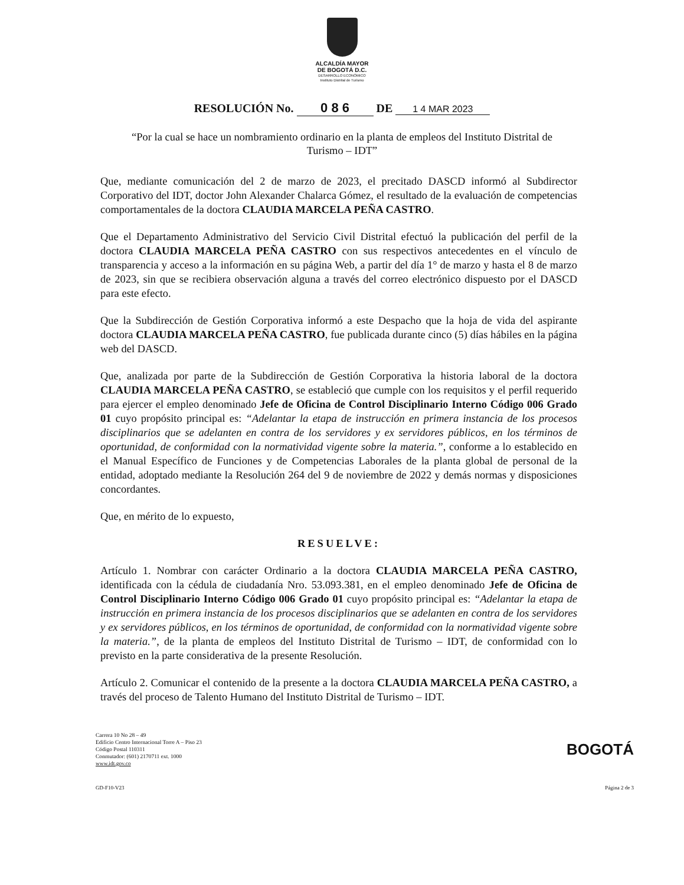ALCALDÍA MAYOR
DE BOGOTÁ D.C.
DESARROLLO ECONÓMICO
Instituto Distrital de Turismo
RESOLUCIÓN No. 0 8 6 DE 1 4 MAR 2023
“Por la cual se hace un nombramiento ordinario en la planta de empleos del Instituto Distrital de Turismo – IDT”
Que, mediante comunicación del 2 de marzo de 2023, el precitado DASCD informó al Subdirector Corporativo del IDT, doctor John Alexander Chalarca Gómez, el resultado de la evaluación de competencias comportamentales de la doctora CLAUDIA MARCELA PEÑA CASTRO.
Que el Departamento Administrativo del Servicio Civil Distrital efectuó la publicación del perfil de la doctora CLAUDIA MARCELA PEÑA CASTRO con sus respectivos antecedentes en el vínculo de transparencia y acceso a la información en su página Web, a partir del día 1° de marzo y hasta el 8 de marzo de 2023, sin que se recibiera observación alguna a través del correo electrónico dispuesto por el DASCD para este efecto.
Que la Subdirección de Gestión Corporativa informó a este Despacho que la hoja de vida del aspirante doctora CLAUDIA MARCELA PEÑA CASTRO, fue publicada durante cinco (5) días hábiles en la página web del DASCD.
Que, analizada por parte de la Subdirección de Gestión Corporativa la historia laboral de la doctora CLAUDIA MARCELA PEÑA CASTRO, se estableció que cumple con los requisitos y el perfil requerido para ejercer el empleo denominado Jefe de Oficina de Control Disciplinario Interno Código 006 Grado 01 cuyo propósito principal es: “Adelantar la etapa de instrucción en primera instancia de los procesos disciplinarios que se adelanten en contra de los servidores y ex servidores públicos, en los términos de oportunidad, de conformidad con la normatividad vigente sobre la materia.”, conforme a lo establecido en el Manual Específico de Funciones y de Competencias Laborales de la planta global de personal de la entidad, adoptado mediante la Resolución 264 del 9 de noviembre de 2022 y demás normas y disposiciones concordantes.
Que, en mérito de lo expuesto,
RESUELVE:
Artículo 1. Nombrar con carácter Ordinario a la doctora CLAUDIA MARCELA PEÑA CASTRO, identificada con la cédula de ciudadanía Nro. 53.093.381, en el empleo denominado Jefe de Oficina de Control Disciplinario Interno Código 006 Grado 01 cuyo propósito principal es: “Adelantar la etapa de instrucción en primera instancia de los procesos disciplinarios que se adelanten en contra de los servidores y ex servidores públicos, en los términos de oportunidad, de conformidad con la normatividad vigente sobre la materia.”, de la planta de empleos del Instituto Distrital de Turismo – IDT, de conformidad con lo previsto en la parte considerativa de la presente Resolución.
Artículo 2. Comunicar el contenido de la presente a la doctora CLAUDIA MARCELA PEÑA CASTRO, a través del proceso de Talento Humano del Instituto Distrital de Turismo – IDT.
Carrera 10 No 28 – 49
Edificio Centro Internacional Torre A – Piso 23
Código Postal 110311
Conmutador: (601) 2170711 ext. 1000
www.idt.gov.co
BOGOTÁ
GD-F10-V23 Página 2 de 3